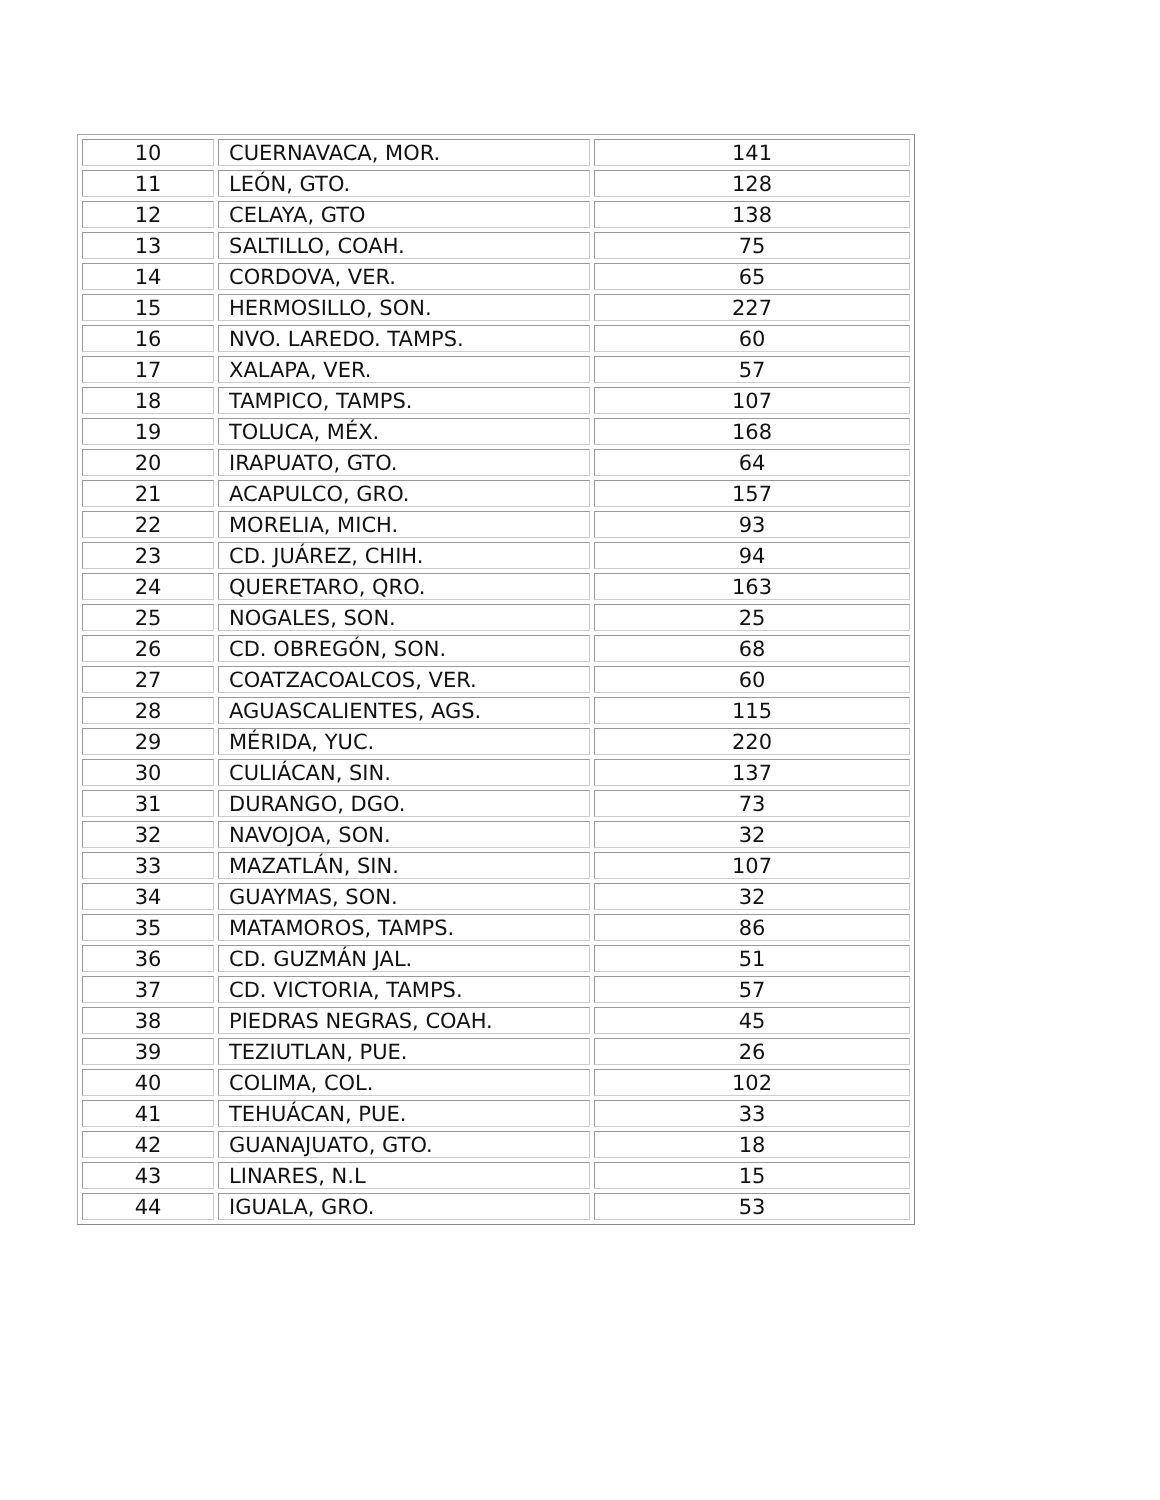| 10 | CUERNAVACA, MOR. | 141 |
| 11 | LEÓN, GTO. | 128 |
| 12 | CELAYA, GTO | 138 |
| 13 | SALTILLO, COAH. | 75 |
| 14 | CORDOVA, VER. | 65 |
| 15 | HERMOSILLO, SON. | 227 |
| 16 | NVO. LAREDO. TAMPS. | 60 |
| 17 | XALAPA, VER. | 57 |
| 18 | TAMPICO, TAMPS. | 107 |
| 19 | TOLUCA, MÉX. | 168 |
| 20 | IRAPUATO, GTO. | 64 |
| 21 | ACAPULCO, GRO. | 157 |
| 22 | MORELIA, MICH. | 93 |
| 23 | CD. JUÁREZ, CHIH. | 94 |
| 24 | QUERETARO, QRO. | 163 |
| 25 | NOGALES, SON. | 25 |
| 26 | CD. OBREGÓN, SON. | 68 |
| 27 | COATZACOALCOS, VER. | 60 |
| 28 | AGUASCALIENTES, AGS. | 115 |
| 29 | MÉRIDA, YUC. | 220 |
| 30 | CULIÁCAN, SIN. | 137 |
| 31 | DURANGO, DGO. | 73 |
| 32 | NAVOJOA, SON. | 32 |
| 33 | MAZATLÁN, SIN. | 107 |
| 34 | GUAYMAS, SON. | 32 |
| 35 | MATAMOROS, TAMPS. | 86 |
| 36 | CD. GUZMÁN JAL. | 51 |
| 37 | CD. VICTORIA, TAMPS. | 57 |
| 38 | PIEDRAS NEGRAS, COAH. | 45 |
| 39 | TEZIUTLAN, PUE. | 26 |
| 40 | COLIMA, COL. | 102 |
| 41 | TEHUÁCAN, PUE. | 33 |
| 42 | GUANAJUATO, GTO. | 18 |
| 43 | LINARES, N.L | 15 |
| 44 | IGUALA, GRO. | 53 |